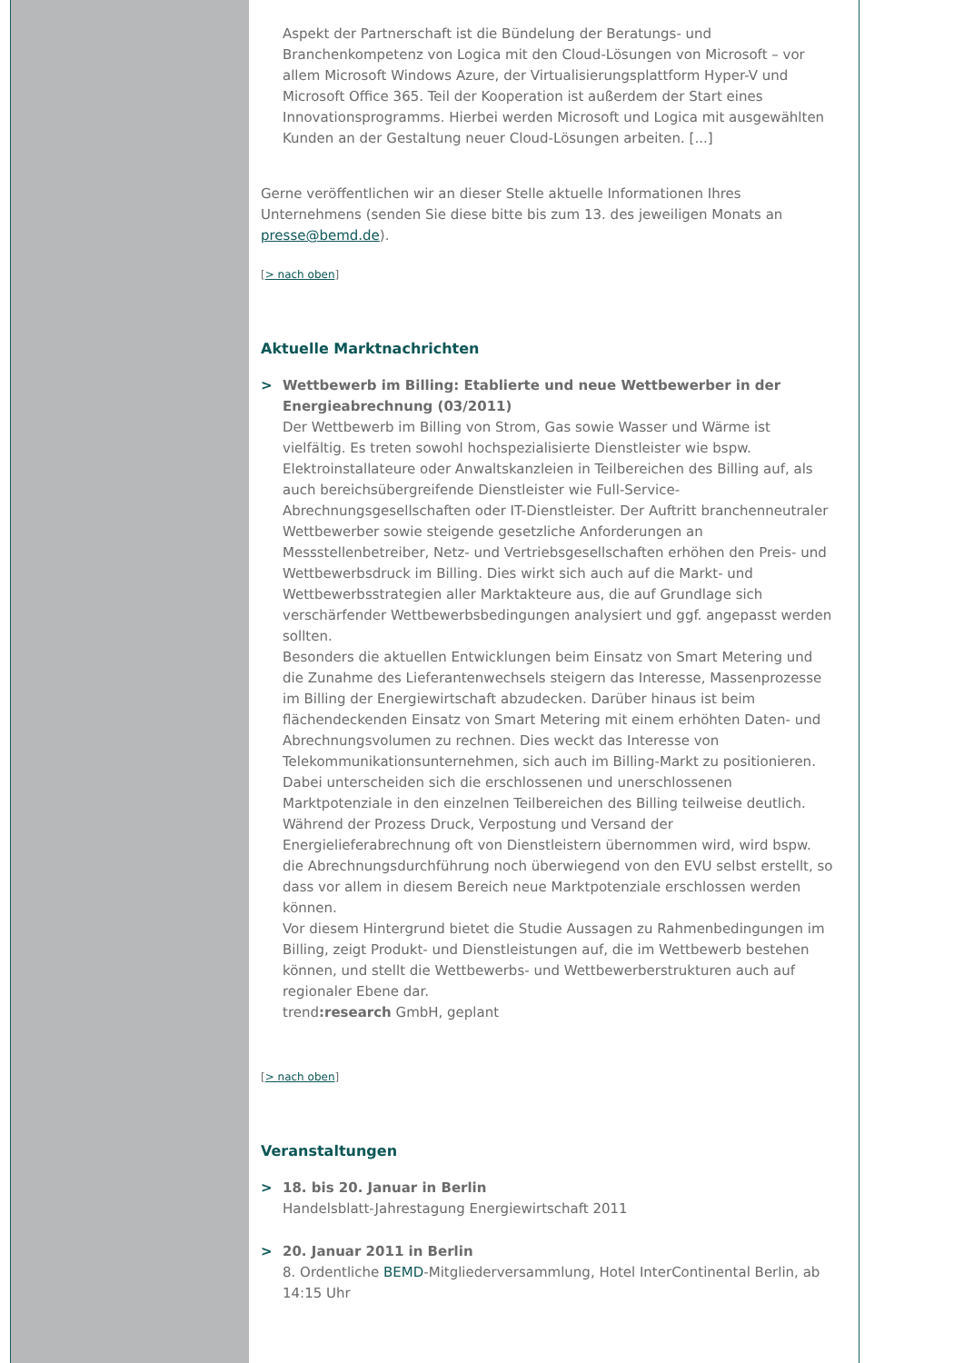Aspekt der Partnerschaft ist die Bündelung der Beratungs- und Branchenkompetenz von Logica mit den Cloud-Lösungen von Microsoft – vor allem Microsoft Windows Azure, der Virtualisierungsplattform Hyper-V und Microsoft Office 365. Teil der Kooperation ist außerdem der Start eines Innovationsprogramms. Hierbei werden Microsoft und Logica mit ausgewählten Kunden an der Gestaltung neuer Cloud-Lösungen arbeiten. [...]
Gerne veröffentlichen wir an dieser Stelle aktuelle Informationen Ihres Unternehmens (senden Sie diese bitte bis zum 13. des jeweiligen Monats an presse@bemd.de).
[> nach oben]
Aktuelle Marktnachrichten
> Wettbewerb im Billing: Etablierte und neue Wettbewerber in der Energieabrechnung (03/2011)
Der Wettbewerb im Billing von Strom, Gas sowie Wasser und Wärme ist vielfältig. Es treten sowohl hochspezialisierte Dienstleister wie bspw. Elektroinstallateure oder Anwaltskanzleien in Teilbereichen des Billing auf, als auch bereichsübergreifende Dienstleister wie Full-Service-Abrechnungsgesellschaften oder IT-Dienstleister. Der Auftritt branchenneutraler Wettbewerber sowie steigende gesetzliche Anforderungen an Messstellenbetreiber, Netz- und Vertriebsgesellschaften erhöhen den Preis- und Wettbewerbsdruck im Billing. Dies wirkt sich auch auf die Markt- und Wettbewerbsstrategien aller Marktakteure aus, die auf Grundlage sich verschärfender Wettbewerbsbedingungen analysiert und ggf. angepasst werden sollten.
Besonders die aktuellen Entwicklungen beim Einsatz von Smart Metering und die Zunahme des Lieferantenwechsels steigern das Interesse, Massenprozesse im Billing der Energiewirtschaft abzudecken. Darüber hinaus ist beim flächendeckenden Einsatz von Smart Metering mit einem erhöhten Daten- und Abrechnungsvolumen zu rechnen. Dies weckt das Interesse von Telekommunikationsunternehmen, sich auch im Billing-Markt zu positionieren. Dabei unterscheiden sich die erschlossenen und unerschlossenen Marktpotenziale in den einzelnen Teilbereichen des Billing teilweise deutlich. Während der Prozess Druck, Verpostung und Versand der Energielieferabrechnung oft von Dienstleistern übernommen wird, wird bspw. die Abrechnungsdurchführung noch überwiegend von den EVU selbst erstellt, so dass vor allem in diesem Bereich neue Marktpotenziale erschlossen werden können.
Vor diesem Hintergrund bietet die Studie Aussagen zu Rahmenbedingungen im Billing, zeigt Produkt- und Dienstleistungen auf, die im Wettbewerb bestehen können, und stellt die Wettbewerbs- und Wettbewerberstrukturen auch auf regionaler Ebene dar.
trend:research GmbH, geplant
[> nach oben]
Veranstaltungen
> 18. bis 20. Januar in Berlin
Handelsblatt-Jahrestagung Energiewirtschaft 2011
> 20. Januar 2011 in Berlin
8. Ordentliche BEMD-Mitgliederversammlung, Hotel InterContinental Berlin, ab 14:15 Uhr